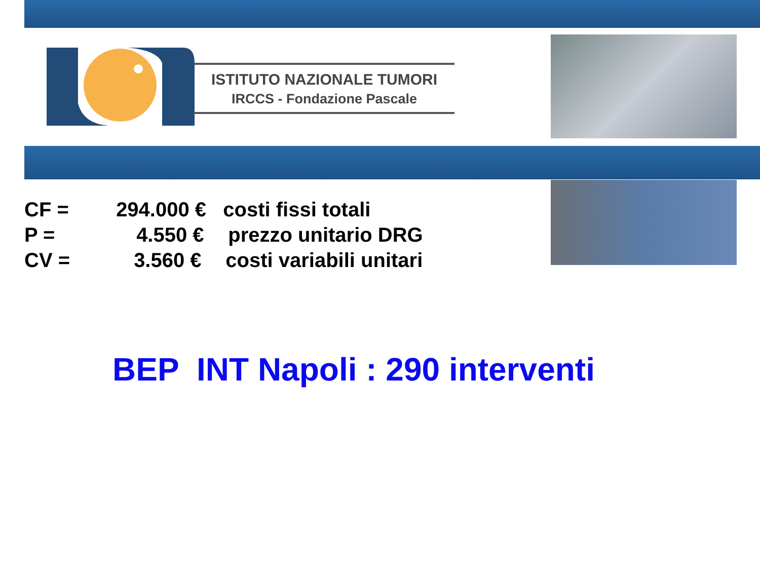ISTITUTO NAZIONALE TUMORI
IRCCS - Fondazione Pascale
CF = 294.000 € costi fissi totali
P = 4.550 € prezzo unitario DRG
CV = 3.560 € costi variabili unitari
BEP INT Napoli : 290 interventi